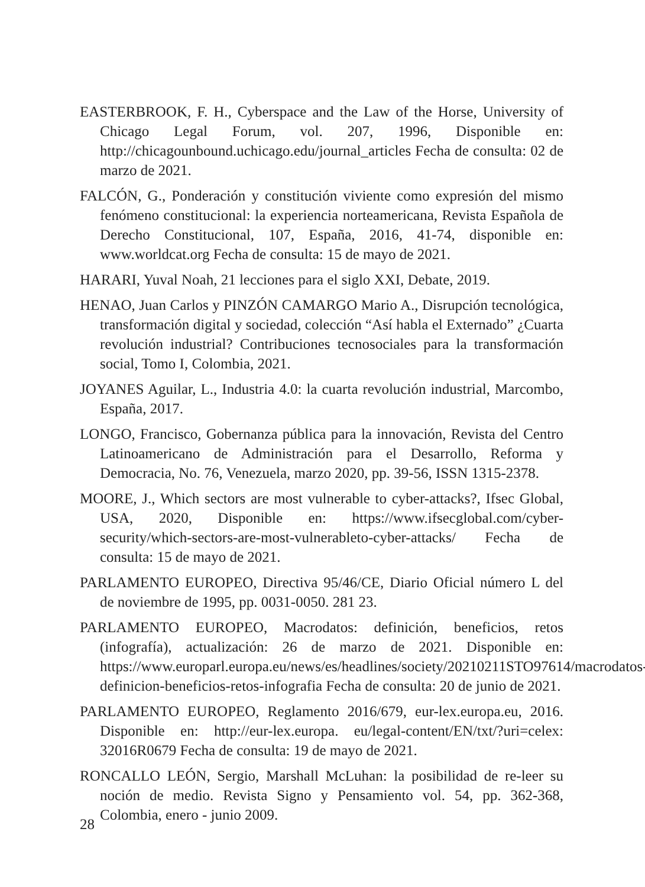EASTERBROOK, F. H., Cyberspace and the Law of the Horse, University of Chicago Legal Forum, vol. 207, 1996, Disponible en: http://chicagounbound.uchicago.edu/journal_articles Fecha de consulta: 02 de marzo de 2021.
FALCÓN, G., Ponderación y constitución viviente como expresión del mismo fenómeno constitucional: la experiencia norteamericana, Revista Española de Derecho Constitucional, 107, España, 2016, 41-74, disponible en: www.worldcat.org Fecha de consulta: 15 de mayo de 2021.
HARARI, Yuval Noah, 21 lecciones para el siglo XXI, Debate, 2019.
HENAO, Juan Carlos y PINZÓN CAMARGO Mario A., Disrupción tecnológica, transformación digital y sociedad, colección “Así habla el Externado” ¿Cuarta revolución industrial? Contribuciones tecnosociales para la transformación social, Tomo I, Colombia, 2021.
JOYANES Aguilar, L., Industria 4.0: la cuarta revolución industrial, Marcombo, España, 2017.
LONGO, Francisco, Gobernanza pública para la innovación, Revista del Centro Latinoamericano de Administración para el Desarrollo, Reforma y Democracia, No. 76, Venezuela, marzo 2020, pp. 39-56, ISSN 1315-2378.
MOORE, J., Which sectors are most vulnerable to cyber-attacks?, Ifsec Global, USA, 2020, Disponible en: https://www.ifsecglobal.com/cyber-security/which-sectors-are-most-vulnerableto-cyber-attacks/ Fecha de consulta: 15 de mayo de 2021.
PARLAMENTO EUROPEO, Directiva 95/46/CE, Diario Oficial número L del de noviembre de 1995, pp. 0031-0050. 281 23.
PARLAMENTO EUROPEO, Macrodatos: definición, beneficios, retos (infografía), actualización: 26 de marzo de 2021. Disponible en: https://www.europarl.europa.eu/news/es/headlines/society/20210211STO97614/macrodatos-definicion-beneficios-retos-infografia Fecha de consulta: 20 de junio de 2021.
PARLAMENTO EUROPEO, Reglamento 2016/679, eur-lex.europa.eu, 2016. Disponible en: http://eur-lex.europa. eu/legal-content/EN/txt/?uri=celex: 32016R0679 Fecha de consulta: 19 de mayo de 2021.
RONCALLO LEÓN, Sergio, Marshall McLuhan: la posibilidad de re-leer su noción de medio. Revista Signo y Pensamiento vol. 54, pp. 362-368, Colombia, enero - junio 2009.
28